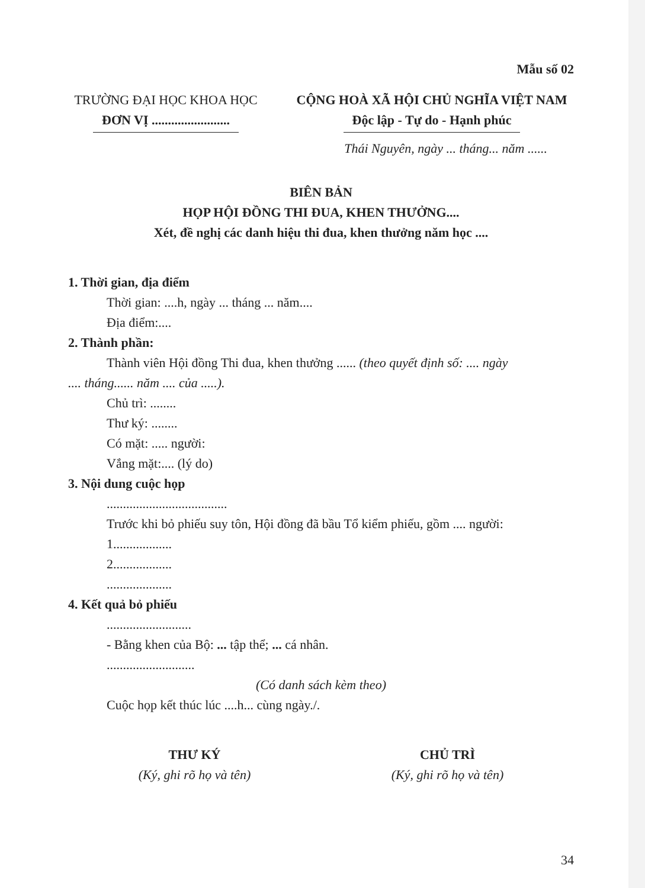Mẫu số 02
TRƯỜNG ĐẠI HỌC KHOA HỌC
ĐƠN VỊ ........................
CỘNG HOÀ XÃ HỘI CHỦ NGHĨA VIỆT NAM
Độc lập - Tự do - Hạnh phúc
Thái Nguyên, ngày ... tháng... năm ......
BIÊN BẢN
HỌP HỘI ĐỒNG THI ĐUA, KHEN THƯỞNG....
Xét, đề nghị các danh hiệu thi đua, khen thưởng năm học ....
1. Thời gian, địa điểm
Thời gian: ....h, ngày ... tháng ... năm....
Địa điểm:....
2. Thành phần:
Thành viên Hội đồng Thi đua, khen thưởng ...... (theo quyết định số: .... ngày
.... tháng...... năm .... của .....).
Chủ trì: ........
Thư ký: ........
Có mặt: ..... người:
Vắng mặt:.... (lý do)
3. Nội dung cuộc họp
.....................................
Trước khi bỏ phiếu suy tôn, Hội đồng đã bầu Tổ kiểm phiếu, gồm .... người:
1..................
2..................
....................
4. Kết quả bỏ phiếu
..........................
- Bằng khen của Bộ: ... tập thể; ... cá nhân.
...........................
(Có danh sách kèm theo)
Cuộc họp kết thúc lúc ....h... cùng ngày./.
THƯ KÝ
(Ký, ghi rõ họ và tên)
CHỦ TRÌ
(Ký, ghi rõ họ và tên)
34